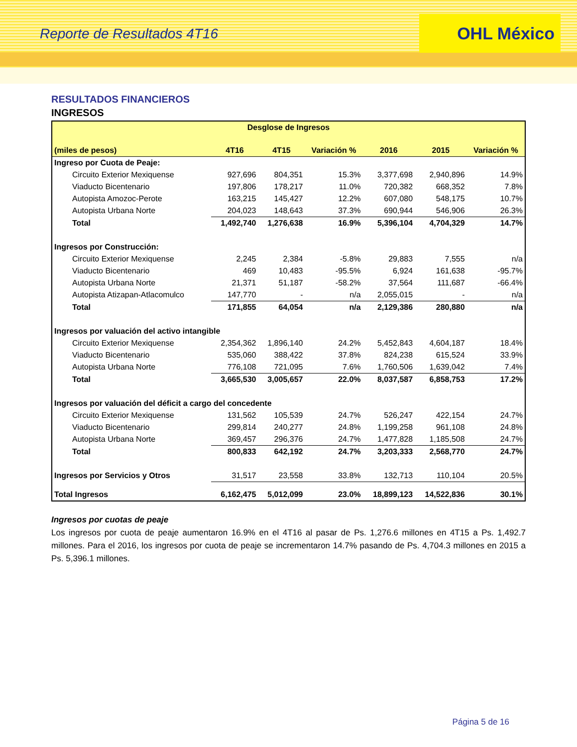Reporte de Resultados 4T16
OHL México
RESULTADOS FINANCIEROS
INGRESOS
| Desglose de Ingresos | | | | | | |
| --- | --- | --- | --- | --- | --- | --- |
| (miles de pesos) | 4T16 | 4T15 | Variación % | 2016 | 2015 | Variación % |
| Ingreso por Cuota de Peaje: | | | | | | |
| Circuito Exterior Mexiquense | 927,696 | 804,351 | 15.3% | 3,377,698 | 2,940,896 | 14.9% |
| Viaducto Bicentenario | 197,806 | 178,217 | 11.0% | 720,382 | 668,352 | 7.8% |
| Autopista Amozoc-Perote | 163,215 | 145,427 | 12.2% | 607,080 | 548,175 | 10.7% |
| Autopista Urbana Norte | 204,023 | 148,643 | 37.3% | 690,944 | 546,906 | 26.3% |
| Total | 1,492,740 | 1,276,638 | 16.9% | 5,396,104 | 4,704,329 | 14.7% |
| Ingresos por Construcción: | | | | | | |
| Circuito Exterior Mexiquense | 2,245 | 2,384 | -5.8% | 29,883 | 7,555 | n/a |
| Viaducto Bicentenario | 469 | 10,483 | -95.5% | 6,924 | 161,638 | -95.7% |
| Autopista Urbana Norte | 21,371 | 51,187 | -58.2% | 37,564 | 111,687 | -66.4% |
| Autopista Atizapan-Atlacomulco | 147,770 | - | n/a | 2,055,015 | - | n/a |
| Total | 171,855 | 64,054 | n/a | 2,129,386 | 280,880 | n/a |
| Ingresos por valuación del activo intangible | | | | | | |
| Circuito Exterior Mexiquense | 2,354,362 | 1,896,140 | 24.2% | 5,452,843 | 4,604,187 | 18.4% |
| Viaducto Bicentenario | 535,060 | 388,422 | 37.8% | 824,238 | 615,524 | 33.9% |
| Autopista Urbana Norte | 776,108 | 721,095 | 7.6% | 1,760,506 | 1,639,042 | 7.4% |
| Total | 3,665,530 | 3,005,657 | 22.0% | 8,037,587 | 6,858,753 | 17.2% |
| Ingresos por valuación del déficit a cargo del concedente | | | | | | |
| Circuito Exterior Mexiquense | 131,562 | 105,539 | 24.7% | 526,247 | 422,154 | 24.7% |
| Viaducto Bicentenario | 299,814 | 240,277 | 24.8% | 1,199,258 | 961,108 | 24.8% |
| Autopista Urbana Norte | 369,457 | 296,376 | 24.7% | 1,477,828 | 1,185,508 | 24.7% |
| Total | 800,833 | 642,192 | 24.7% | 3,203,333 | 2,568,770 | 24.7% |
| Ingresos por Servicios y Otros | 31,517 | 23,558 | 33.8% | 132,713 | 110,104 | 20.5% |
| Total Ingresos | 6,162,475 | 5,012,099 | 23.0% | 18,899,123 | 14,522,836 | 30.1% |
Ingresos por cuotas de peaje
Los ingresos por cuota de peaje aumentaron 16.9% en el 4T16 al pasar de Ps. 1,276.6 millones en 4T15 a Ps. 1,492.7 millones. Para el 2016, los ingresos por cuota de peaje se incrementaron 14.7% pasando de Ps. 4,704.3 millones en 2015 a Ps. 5,396.1 millones.
Página 5 de 16